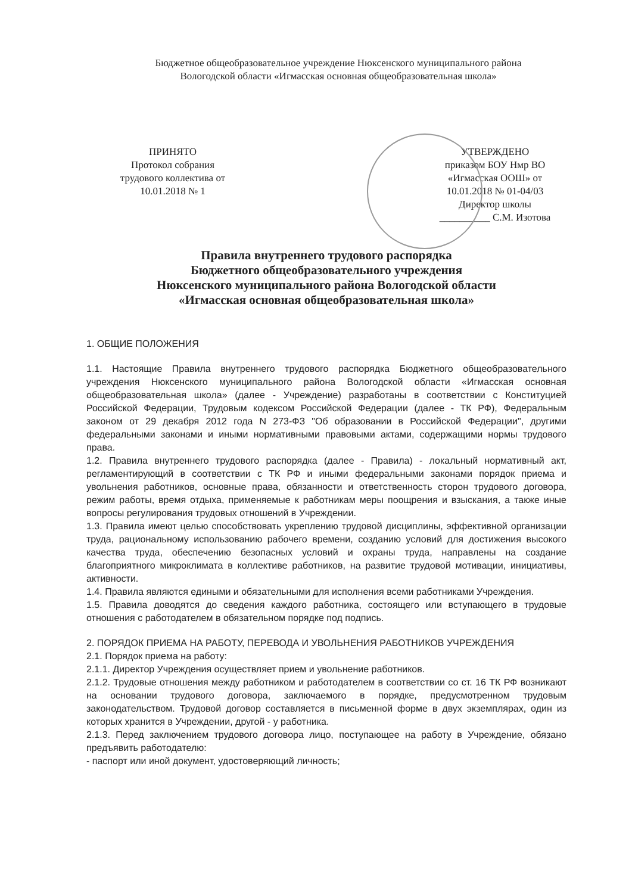Бюджетное общеобразовательное учреждение Нюксенского муниципального района
Вологодской области «Игмасская основная общеобразовательная школа»
ПРИНЯТО
Протокол собрания
трудового коллектива от
10.01.2018 № 1
УТВЕРЖДЕНО
приказом БОУ Нмр ВО
«Игмасская ООШ» от
10.01.2018 № 01-04/03
Директор школы
__________ С.М. Изотова
Правила внутреннего трудового распорядка
Бюджетного общеобразовательного учреждения
Нюксенского муниципального района Вологодской области
«Игмасская основная общеобразовательная школа»
1. ОБЩИЕ ПОЛОЖЕНИЯ
1.1. Настоящие Правила внутреннего трудового распорядка Бюджетного общеобразовательного учреждения Нюксенского муниципального района Вологодской области «Игмасская основная общеобразовательная школа» (далее - Учреждение) разработаны в соответствии с Конституцией Российской Федерации, Трудовым кодексом Российской Федерации (далее - ТК РФ), Федеральным законом от 29 декабря 2012 года N 273-ФЗ "Об образовании в Российской Федерации", другими федеральными законами и иными нормативными правовыми актами, содержащими нормы трудового права.
1.2. Правила внутреннего трудового распорядка (далее - Правила) - локальный нормативный акт, регламентирующий в соответствии с ТК РФ и иными федеральными законами порядок приема и увольнения работников, основные права, обязанности и ответственность сторон трудового договора, режим работы, время отдыха, применяемые к работникам меры поощрения и взыскания, а также иные вопросы регулирования трудовых отношений в Учреждении.
1.3. Правила имеют целью способствовать укреплению трудовой дисциплины, эффективной организации труда, рациональному использованию рабочего времени, созданию условий для достижения высокого качества труда, обеспечению безопасных условий и охраны труда, направлены на создание благоприятного микроклимата в коллективе работников, на развитие трудовой мотивации, инициативы, активности.
1.4. Правила являются едиными и обязательными для исполнения всеми работниками Учреждения.
1.5. Правила доводятся до сведения каждого работника, состоящего или вступающего в трудовые отношения с работодателем в обязательном порядке под подпись.
2. ПОРЯДОК ПРИЕМА НА РАБОТУ, ПЕРЕВОДА И УВОЛЬНЕНИЯ РАБОТНИКОВ УЧРЕЖДЕНИЯ
2.1. Порядок приема на работу:
2.1.1. Директор Учреждения осуществляет прием и увольнение работников.
2.1.2. Трудовые отношения между работником и работодателем в соответствии со ст. 16 ТК РФ возникают на основании трудового договора, заключаемого в порядке, предусмотренном трудовым законодательством. Трудовой договор составляется в письменной форме в двух экземплярах, один из которых хранится в Учреждении, другой - у работника.
2.1.3. Перед заключением трудового договора лицо, поступающее на работу в Учреждение, обязано предъявить работодателю:
- паспорт или иной документ, удостоверяющий личность;